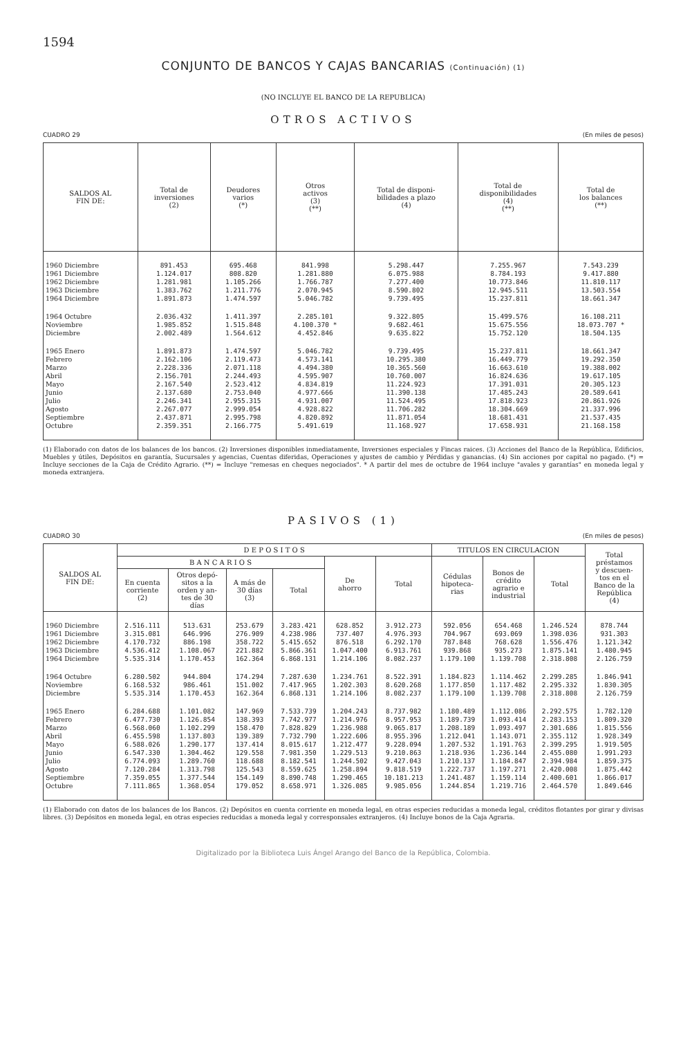1594
CONJUNTO DE BANCOS Y CAJAS BANCARIAS (Continuación) (1)
(NO INCLUYE EL BANCO DE LA REPUBLICA)
OTROS ACTIVOS
CUADRO 29 (En miles de pesos)
| SALDOS AL FIN DE: | Total de inversiones (2) | Deudores varios (*) | Otros activos (3) (**) | Total de disponi- bilidades a plazo (4) | Total de disponibilidades (4) (**) | Total de los balances (**) |
| --- | --- | --- | --- | --- | --- | --- |
| 1960 Diciembre | 891.453 | 695.468 | 841.998 | 5.298.447 | 7.255.967 | 7.543.239 |
| 1961 Diciembre | 1.124.017 | 808.820 | 1.281.880 | 6.075.988 | 8.784.193 | 9.417.880 |
| 1962 Diciembre | 1.281.981 | 1.105.266 | 1.766.787 | 7.277.400 | 10.773.846 | 11.810.117 |
| 1963 Diciembre | 1.383.762 | 1.211.776 | 2.070.945 | 8.590.802 | 12.945.511 | 13.503.554 |
| 1964 Diciembre | 1.891.873 | 1.474.597 | 5.046.782 | 9.739.495 | 15.237.811 | 18.661.347 |
| 1964 Octubre | 2.036.432 | 1.411.397 | 2.285.101 | 9.322.805 | 15.499.576 | 16.108.211 |
| Noviembre | 1.985.852 | 1.515.848 | 4.100.370 * | 9.682.461 | 15.675.556 | 18.073.707 * |
| Diciembre | 2.002.489 | 1.564.612 | 4.452.846 | 9.635.822 | 15.752.120 | 18.504.135 |
| 1965 Enero | 1.891.873 | 1.474.597 | 5.046.782 | 9.739.495 | 15.237.811 | 18.661.347 |
| Febrero | 2.162.106 | 2.119.473 | 4.573.141 | 10.295.380 | 16.449.779 | 19.292.350 |
| Marzo | 2.228.336 | 2.071.118 | 4.494.380 | 10.365.560 | 16.663.610 | 19.388.002 |
| Abril | 2.156.701 | 2.244.493 | 4.595.907 | 10.760.007 | 16.824.636 | 19.617.105 |
| Mayo | 2.167.540 | 2.523.412 | 4.834.819 | 11.224.923 | 17.391.031 | 20.305.123 |
| Junio | 2.137.680 | 2.753.040 | 4.977.666 | 11.390.138 | 17.485.243 | 20.589.641 |
| Julio | 2.246.341 | 2.955.315 | 4.931.007 | 11.524.495 | 17.818.923 | 20.861.926 |
| Agosto | 2.267.077 | 2.999.054 | 4.928.822 | 11.706.282 | 18.304.669 | 21.337.996 |
| Septiembre | 2.437.871 | 2.995.798 | 4.820.892 | 11.871.054 | 18.681.431 | 21.537.435 |
| Octubre | 2.359.351 | 2.166.775 | 5.491.619 | 11.168.927 | 17.658.931 | 21.168.158 |
(1) Elaborado con datos de los balances de los bancos. (2) Inversiones disponibles inmediatamente, Inversiones especiales y Fincas raices. (3) Acciones del Banco de la República, Edificios, Muebles y útiles, Depósitos en garantía, Sucursales y agencias, Cuentas diferidas, Operaciones y ajustes de cambio y Pérdidas y ganancias. (4) Sin acciones por capital no pagado. (*) = Incluye secciones de la Caja de Crédito Agrario. (**) = Incluye "remesas en cheques negociados". * A partir del mes de octubre de 1964 incluye "avales y garantías" en moneda legal y moneda extranjera.
PASIVOS (1)
CUADRO 30 (En miles de pesos)
| SALDOS AL FIN DE: | D E P O S I T O S | | | | | | TITULOS EN CIRCULACION | | | Total préstamos y descuen- tos en el Banco de la República (4) |
| --- | --- | --- | --- | --- | --- | --- | --- | --- | --- | --- |
| | B A N C A R I O S | | | | De ahorro | Total | Cédulas hipoteca- rias | Bonos de crédito agrario e industrial | Total | |
| | En cuenta corriente (2) | Otros depó- sitos a la orden y an- tes de 30 días | A más de 30 días (3) | Total | | | | | | |
| 1960 Diciembre | 2.516.111 | 513.631 | 253.679 | 3.283.421 | 628.852 | 3.912.273 | 592.056 | 654.468 | 1.246.524 | 878.744 |
| 1961 Diciembre | 3.315.081 | 646.996 | 276.909 | 4.238.986 | 737.407 | 4.976.393 | 704.967 | 693.069 | 1.398.036 | 931.303 |
| 1962 Diciembre | 4.170.732 | 886.198 | 358.722 | 5.415.652 | 876.518 | 6.292.170 | 787.848 | 768.628 | 1.556.476 | 1.121.342 |
| 1963 Diciembre | 4.536.412 | 1.108.067 | 221.882 | 5.866.361 | 1.047.400 | 6.913.761 | 939.868 | 935.273 | 1.875.141 | 1.480.945 |
| 1964 Diciembre | 5.535.314 | 1.170.453 | 162.364 | 6.868.131 | 1.214.106 | 8.082.237 | 1.179.100 | 1.139.708 | 2.318.808 | 2.126.759 |
| 1964 Octubre | 6.280.502 | 944.804 | 174.294 | 7.287.630 | 1.234.761 | 8.522.391 | 1.184.823 | 1.114.462 | 2.299.285 | 1.846.941 |
| Noviembre | 6.168.532 | 986.461 | 151.002 | 7.417.965 | 1.202.303 | 8.620.268 | 1.177.850 | 1.117.482 | 2.295.332 | 1.830.305 |
| Diciembre | 5.535.314 | 1.170.453 | 162.364 | 6.868.131 | 1.214.106 | 8.082.237 | 1.179.100 | 1.139.708 | 2.318.808 | 2.126.759 |
| 1965 Enero | 6.284.688 | 1.101.082 | 147.969 | 7.533.739 | 1.204.243 | 8.737.982 | 1.180.489 | 1.112.086 | 2.292.575 | 1.782.120 |
| Febrero | 6.477.730 | 1.126.854 | 138.393 | 7.742.977 | 1.214.976 | 8.957.953 | 1.189.739 | 1.093.414 | 2.283.153 | 1.809.320 |
| Marzo | 6.568.060 | 1.102.299 | 158.470 | 7.828.829 | 1.236.988 | 9.065.817 | 1.208.189 | 1.093.497 | 2.301.686 | 1.815.556 |
| Abril | 6.455.598 | 1.137.803 | 139.389 | 7.732.790 | 1.222.606 | 8.955.396 | 1.212.041 | 1.143.071 | 2.355.112 | 1.928.349 |
| Mayo | 6.588.026 | 1.290.177 | 137.414 | 8.015.617 | 1.212.477 | 9.228.094 | 1.207.532 | 1.191.763 | 2.399.295 | 1.919.505 |
| Junio | 6.547.330 | 1.304.462 | 129.558 | 7.981.350 | 1.229.513 | 9.210.863 | 1.218.936 | 1.236.144 | 2.455.080 | 1.991.293 |
| Julio | 6.774.093 | 1.289.760 | 118.688 | 8.182.541 | 1.244.502 | 9.427.043 | 1.210.137 | 1.184.847 | 2.394.984 | 1.859.375 |
| Agosto | 7.120.284 | 1.313.798 | 125.543 | 8.559.625 | 1.258.894 | 9.818.519 | 1.222.737 | 1.197.271 | 2.420.008 | 1.875.442 |
| Septiembre | 7.359.055 | 1.377.544 | 154.149 | 8.890.748 | 1.290.465 | 10.181.213 | 1.241.487 | 1.159.114 | 2.400.601 | 1.866.017 |
| Octubre | 7.111.865 | 1.368.054 | 179.052 | 8.658.971 | 1.326.085 | 9.985.056 | 1.244.854 | 1.219.716 | 2.464.570 | 1.849.646 |
(1) Elaborado con datos de los balances de los Bancos. (2) Depósitos en cuenta corriente en moneda legal, en otras especies reducidas a moneda legal, créditos flotantes por girar y divisas libres. (3) Depósitos en moneda legal, en otras especies reducidas a moneda legal y corresponsales extranjeros. (4) Incluye bonos de la Caja Agraria.
Digitalizado por la Biblioteca Luis Ángel Arango del Banco de la República, Colombia.